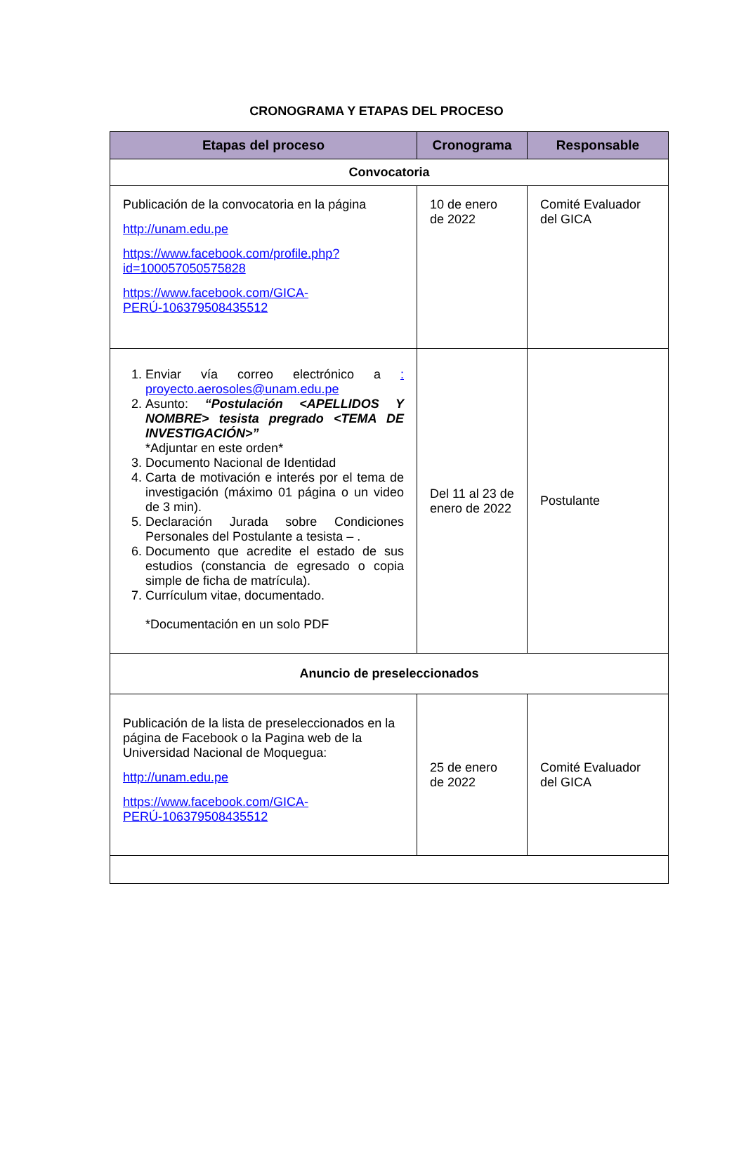CRONOGRAMA Y ETAPAS DEL PROCESO
| Etapas del proceso | Cronograma | Responsable |
| --- | --- | --- |
| Convocatoria | | |
| Publicación de la convocatoria en la página http://unam.edu.pe https://www.facebook.com/profile.php?id=100057050575828 https://www.facebook.com/GICA-PERÚ-106379508435512 | 10 de enero de 2022 | Comité Evaluador del GICA |
| 1. Enviar vía correo electrónico a : proyecto.aerosoles@unam.edu.pe 2. Asunto: “Postulación <APELLIDOS Y NOMBRE> tesista pregrado <TEMA DE INVESTIGACIÓN>” *Adjuntar en este orden* 3. Documento Nacional de Identidad 4. Carta de motivación e interés por el tema de investigación (máximo 01 página o un video de 3 min). 5. Declaración Jurada sobre Condiciones Personales del Postulante a tesista – . 6. Documento que acredite el estado de sus estudios (constancia de egresado o copia simple de ficha de matrícula). 7. Currículum vitae, documentado. *Documentación en un solo PDF | Del 11 al 23 de enero de 2022 | Postulante |
| Anuncio de preseleccionados | | |
| Publicación de la lista de preseleccionados en la página de Facebook o la Pagina web de la Universidad Nacional de Moquegua: http://unam.edu.pe https://www.facebook.com/GICA-PERÚ-106379508435512 | 25 de enero de 2022 | Comité Evaluador del GICA |